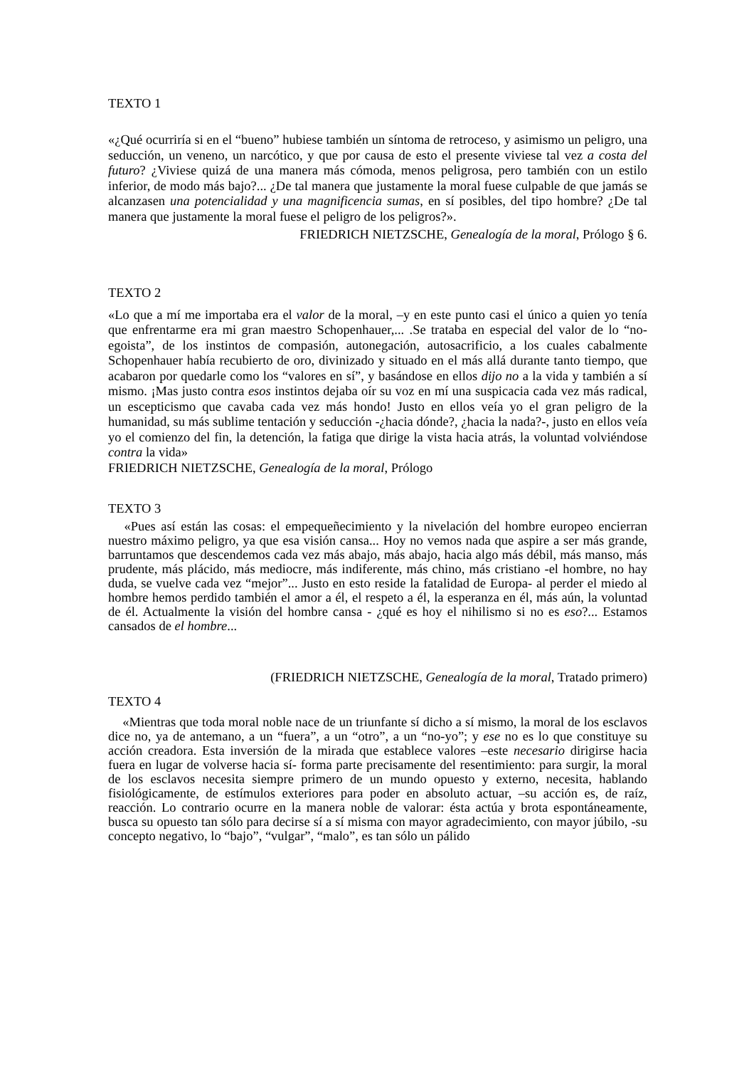TEXTO 1
«¿Qué ocurriría si en el “bueno” hubiese también un síntoma de retroceso, y asimismo un peligro, una seducción, un veneno, un narcótico, y que por causa de esto el presente viviese tal vez a costa del futuro? ¿Viviese quizá de una manera más cómoda, menos peligrosa, pero también con un estilo inferior, de modo más bajo?... ¿De tal manera que justamente la moral fuese culpable de que jamás se alcanzasen una potencialidad y una magnificencia sumas, en sí posibles, del tipo hombre? ¿De tal manera que justamente la moral fuese el peligro de los peligros?».
FRIEDRICH NIETZSCHE, Genealogía de la moral, Prólogo § 6.
TEXTO 2
«Lo que a mí me importaba era el valor de la moral, –y en este punto casi el único a quien yo tenía que enfrentarme era mi gran maestro Schopenhauer,... .Se trataba en especial del valor de lo “no-egoista”, de los instintos de compasión, autonegación, autosacrificio, a los cuales cabalmente Schopenhauer había recubierto de oro, divinizado y situado en el más allá durante tanto tiempo, que acabaron por quedarle como los “valores en sí”, y basándose en ellos dijo no a la vida y también a sí mismo. ¡Mas justo contra esos instintos dejaba oír su voz en mí una suspicacia cada vez más radical, un escepticismo que cavaba cada vez más hondo! Justo en ellos veía yo el gran peligro de la humanidad, su más sublime tentación y seducción -¿hacia dónde?, ¿hacia la nada?-, justo en ellos veía yo el comienzo del fin, la detención, la fatiga que dirige la vista hacia atrás, la voluntad volviéndose contra la vida»
FRIEDRICH NIETZSCHE, Genealogía de la moral, Prólogo
TEXTO 3
«Pues así están las cosas: el empequeñecimiento y la nivelación del hombre europeo encierran nuestro máximo peligro, ya que esa visión cansa... Hoy no vemos nada que aspire a ser más grande, barruntamos que descendemos cada vez más abajo, más abajo, hacia algo más débil, más manso, más prudente, más plácido, más mediocre, más indiferente, más chino, más cristiano -el hombre, no hay duda, se vuelve cada vez “mejor”... Justo en esto reside la fatalidad de Europa- al perder el miedo al hombre hemos perdido también el amor a él, el respeto a él, la esperanza en él, más aún, la voluntad de él. Actualmente la visión del hombre cansa - ¿qué es hoy el nihilismo si no es eso?... Estamos cansados de el hombre...
(FRIEDRICH NIETZSCHE, Genealogía de la moral, Tratado primero)
TEXTO 4
«Mientras que toda moral noble nace de un triunfante sí dicho a sí mismo, la moral de los esclavos dice no, ya de antemano, a un “fuera”, a un “otro”, a un “no-yo”; y ese no es lo que constituye su acción creadora. Esta inversión de la mirada que establece valores –este necesario dirigirse hacia fuera en lugar de volverse hacia sí- forma parte precisamente del resentimiento: para surgir, la moral de los esclavos necesita siempre primero de un mundo opuesto y externo, necesita, hablando fisiológicamente, de estímulos exteriores para poder en absoluto actuar, –su acción es, de raíz, reacción. Lo contrario ocurre en la manera noble de valorar: ésta actúa y brota espontáneamente, busca su opuesto tan sólo para decirse sí a sí misma con mayor agradecimiento, con mayor júbilo, -su concepto negativo, lo “bajo”, “vulgar”, “malo”, es tan sólo un pálido